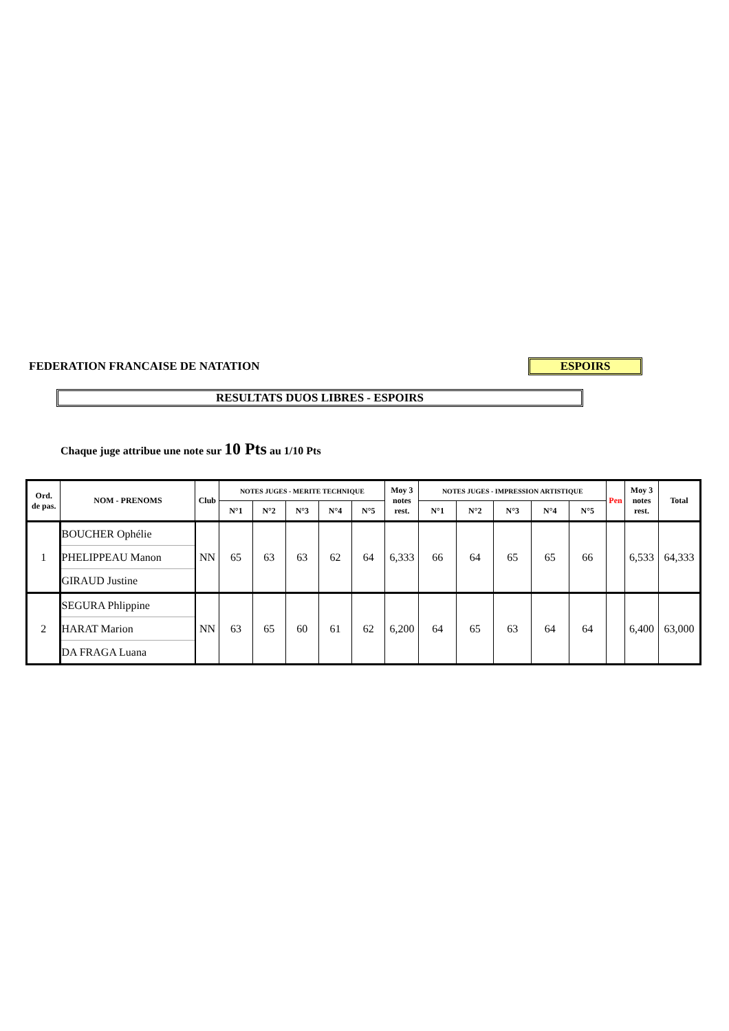FEDERATION FRANCAISE DE NATATION
ESPOIRS
RESULTATS DUOS LIBRES - ESPOIRS
Chaque juge attribue une note sur 10 Pts au 1/10 Pts
| Ord. de pas. | NOM - PRENOMS | Club | NOTES JUGES - MERITE TECHNIQUE | | | | | Moy 3 notes rest. | NOTES JUGES - IMPRESSION ARTISTIQUE | | | | | Pen | Moy 3 notes rest. | Total |
| --- | --- | --- | --- | --- | --- | --- | --- | --- | --- | --- | --- | --- | --- | --- | --- | --- |
| | | | N°1 | N°2 | N°3 | N°4 | N°5 | | N°1 | N°2 | N°3 | N°4 | N°5 | | | |
| 1 | BOUCHER Ophélie | NN | 65 | 63 | 63 | 62 | 64 | 6,333 | 66 | 64 | 65 | 65 | 66 | | 6,533 | 64,333 |
| | PHELIPPEAU Manon | | | | | | | | | | | | | | | |
| | GIRAUD Justine | | | | | | | | | | | | | | | |
| 2 | SEGURA Phlippine | NN | 63 | 65 | 60 | 61 | 62 | 6,200 | 64 | 65 | 63 | 64 | 64 | | 6,400 | 63,000 |
| | HARAT Marion | | | | | | | | | | | | | | | |
| | DA FRAGA Luana | | | | | | | | | | | | | | | |